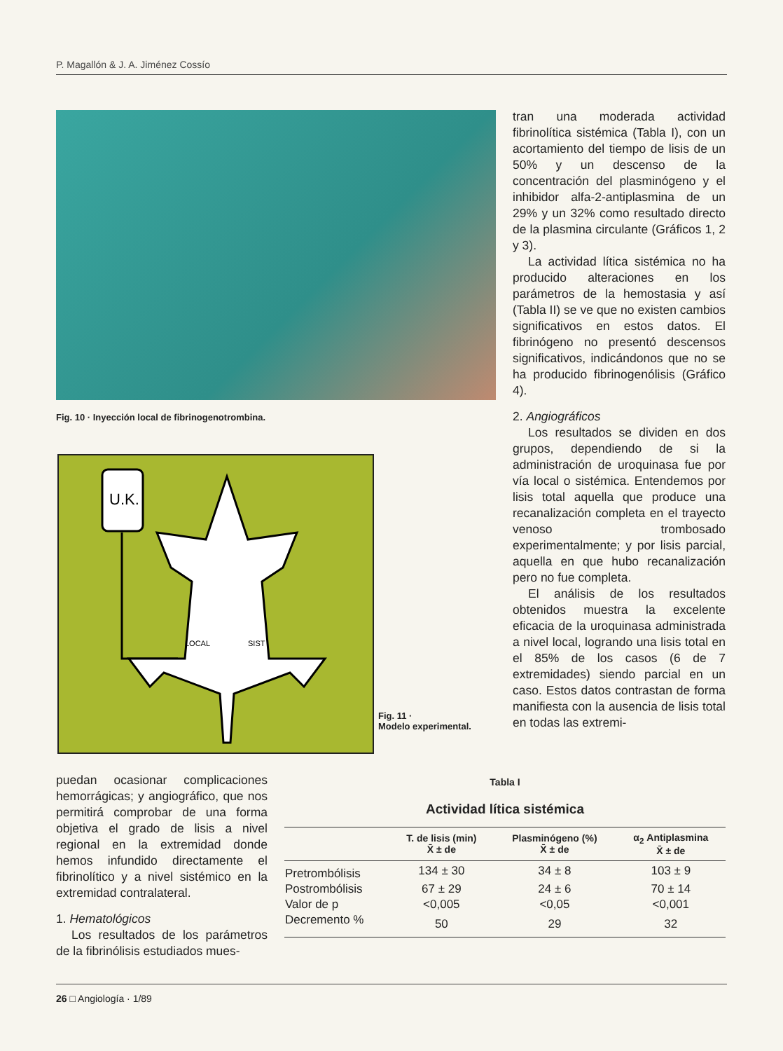P. Magallón & J. A. Jiménez Cossío
Fig. 10 · Inyección local de fibrinogenotrombina.
U.K.
LOCAL
SIST
Fig. 11 ·
Modelo experimental.
tran una moderada actividad fibrinolítica sistémica (Tabla I), con un acortamiento del tiempo de lisis de un 50% y un descenso de la concentración del plasminógeno y el inhibidor alfa-2-antiplasmina de un 29% y un 32% como resultado directo de la plasmina circulante (Gráficos 1, 2 y 3).
La actividad lítica sistémica no ha producido alteraciones en los parámetros de la hemostasia y así (Tabla II) se ve que no existen cambios significativos en estos datos. El fibrinógeno no presentó descensos significativos, indicándonos que no se ha producido fibrinogenólisis (Gráfico 4).
2. Angiográficos
Los resultados se dividen en dos grupos, dependiendo de si la administración de uroquinasa fue por vía local o sistémica. Entendemos por lisis total aquella que produce una recanalización completa en el trayecto venoso trombosado experimentalmente; y por lisis parcial, aquella en que hubo recanalización pero no fue completa.
El análisis de los resultados obtenidos muestra la excelente eficacia de la uroquinasa administrada a nivel local, logrando una lisis total en el 85% de los casos (6 de 7 extremidades) siendo parcial en un caso. Estos datos contrastan de forma manifiesta con la ausencia de lisis total en todas las extremi-
puedan ocasionar complicaciones hemorrágicas; y angiográfico, que nos permitirá comprobar de una forma objetiva el grado de lisis a nivel regional en la extremidad donde hemos infundido directamente el fibrinolítico y a nivel sistémico en la extremidad contralateral.
1. Hematológicos
Los resultados de los parámetros de la fibrinólisis estudiados mues-
Tabla I
Actividad lítica sistémica
| | T. de lisis (min) X̄ ± de | Plasminógeno (%) X̄ ± de | α<sub>2</sub> Antiplasmina X̄ ± de |
| --- | --- | --- | --- |
| Pretrombólisis | 134 ± 30 | 34 ± 8 | 103 ± 9 |
| Postrombólisis | 67 ± 29 | 24 ± 6 | 70 ± 14 |
| Valor de p | <0,005 | <0,05 | <0,001 |
| Decremento % | 50 | 29 | 32 |
26 □ Angiología · 1/89